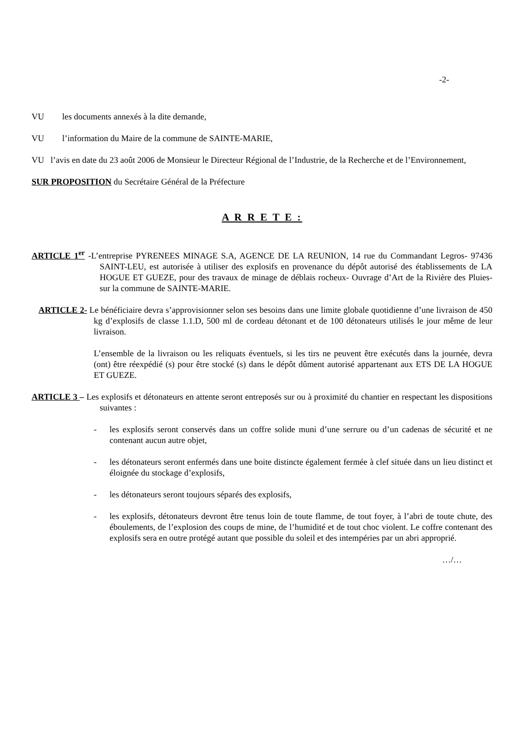-2-
VU les documents annexés à la dite demande,
VU l’information du Maire de la commune de SAINTE-MARIE,
VU l’avis en date du 23 août 2006 de Monsieur le Directeur Régional de l’Industrie, de la Recherche et de l’Environnement,
SUR PROPOSITION du Secrétaire Général de la Préfecture
A R R E T E :
ARTICLE 1<sup>er</sup> -L’entreprise PYRENEES MINAGE S.A, AGENCE DE LA REUNION, 14 rue du Commandant Legros- 97436 SAINT-LEU, est autorisée à utiliser des explosifs en provenance du dépôt autorisé des établissements de LA HOGUE ET GUEZE, pour des travaux de minage de déblais rocheux- Ouvrage d’Art de la Rivière des Pluies- sur la commune de SAINTE-MARIE.
ARTICLE 2- Le bénéficiaire devra s’approvisionner selon ses besoins dans une limite globale quotidienne d’une livraison de 450 kg d’explosifs de classe 1.1.D, 500 ml de cordeau détonant et de 100 détonateurs utilisés le jour même de leur livraison.
L’ensemble de la livraison ou les reliquats éventuels, si les tirs ne peuvent être exécutés dans la journée, devra (ont) être réexpédié (s) pour être stocké (s) dans le dépôt dûment autorisé appartenant aux ETS DE LA HOGUE ET GUEZE.
ARTICLE 3 – Les explosifs et détonateurs en attente seront entreposés sur ou à proximité du chantier en respectant les dispositions suivantes :
- les explosifs seront conservés dans un coffre solide muni d’une serrure ou d’un cadenas de sécurité et ne contenant aucun autre objet,
- les détonateurs seront enfermés dans une boite distincte également fermée à clef située dans un lieu distinct et éloignée du stockage d’explosifs,
- les détonateurs seront toujours séparés des explosifs,
- les explosifs, détonateurs devront être tenus loin de toute flamme, de tout foyer, à l’abri de toute chute, des éboulements, de l’explosion des coups de mine, de l’humidité et de tout choc violent. Le coffre contenant des explosifs sera en outre protégé autant que possible du soleil et des intempéries par un abri approprié.
…/…